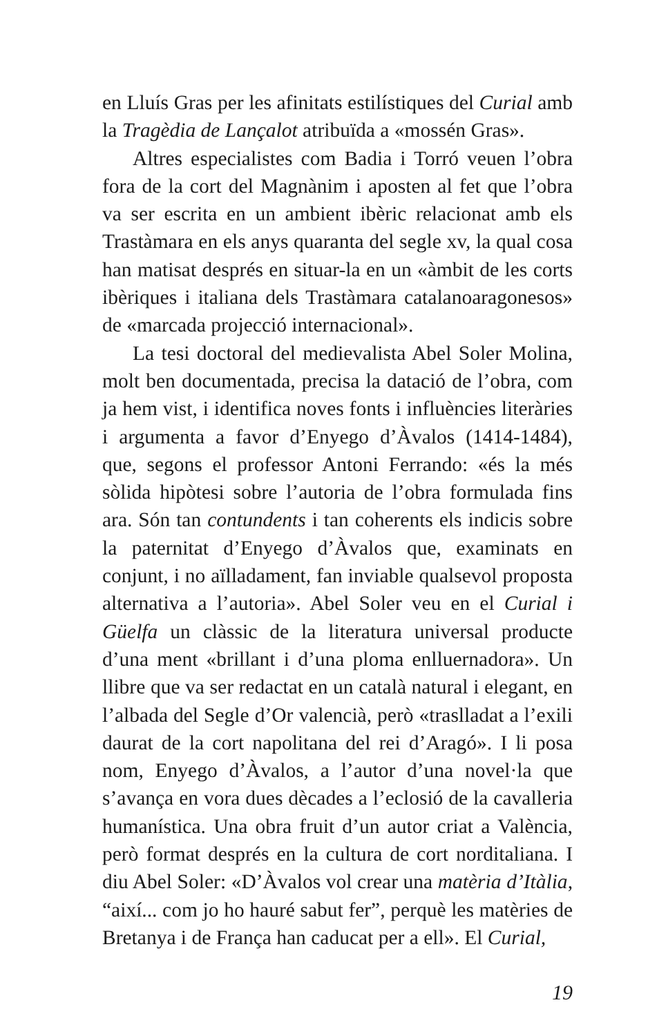en Lluís Gras per les afinitats estilístiques del Curial amb la Tragèdia de Lançalot atribuïda a «mossén Gras».
Altres especialistes com Badia i Torró veuen l’obra fora de la cort del Magnànim i aposten al fet que l’obra va ser escrita en un ambient ibèric relacionat amb els Trastàmara en els anys quaranta del segle xv, la qual cosa han matisat després en situar-la en un «àmbit de les corts ibèriques i italiana dels Trastàmara catalanoaragonesos» de «marcada projecció internacional».
La tesi doctoral del medievalista Abel Soler Molina, molt ben documentada, precisa la datació de l’obra, com ja hem vist, i identifica noves fonts i influències literàri­es i argumenta a favor d’Enyego d’Àvalos (1414-1484), que, segons el professor Antoni Ferrando: «és la més sòlida hipòtesi sobre l’autoria de l’obra formulada fins ara. Són tan contundents i tan coherents els indicis sobre la pater­nitat d’Enyego d’Àvalos que, examinats en conjunt, i no aïlladament, fan inviable qualsevol proposta alternativa a l’autoria». Abel Soler veu en el Curial i Güelfa un clàssic de la literatura universal producte d’una ment «brillant i d’una ploma enlluernadora». Un llibre que va ser redactat en un català natural i elegant, en l’albada del Segle d’Or valencià, però «traslladat a l’exili daurat de la cort napolitana del rei d’Aragó». I li posa nom, Enyego d’Àvalos, a l’autor d’una novel·la que s’avança en vora dues dècades a l’eclosió de la cavalleria humanística. Una obra fruit d’un autor criat a València, però format després en la cultura de cort nord­italiana. I diu Abel Soler: «D’Àvalos vol crear una matèria d’Itàlia, “així... com jo ho hauré sabut fer”, perquè les matè­ries de Bretanya i de França han caducat per a ell». El Curial,
19